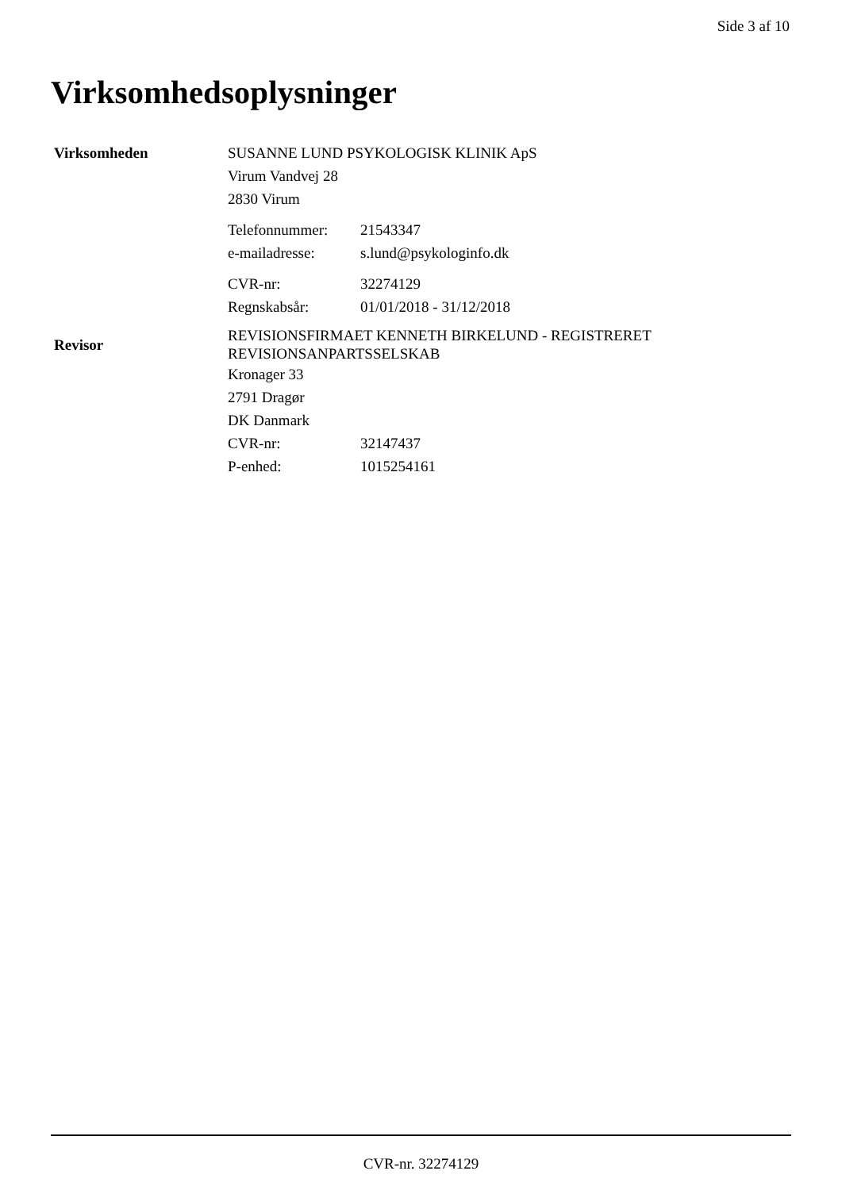Side 3 af 10
Virksomhedsoplysninger
| Virksomheden | SUSANNE LUND PSYKOLOGISK KLINIK ApS | |
| | Virum Vandvej 28 | |
| | 2830 Virum | |
| | Telefonnummer: | 21543347 |
| | e-mailadresse: | s.lund@psykologinfo.dk |
| | CVR-nr: | 32274129 |
| | Regnskabsår: | 01/01/2018 - 31/12/2018 |
| Revisor | REVISIONSFIRMAET KENNETH BIRKELUND - REGISTRERET REVISIONSANPARTSSELSKAB | |
| | Kronager 33 | |
| | 2791 Dragør | |
| | DK Danmark | |
| | CVR-nr: | 32147437 |
| | P-enhed: | 1015254161 |
CVR-nr. 32274129